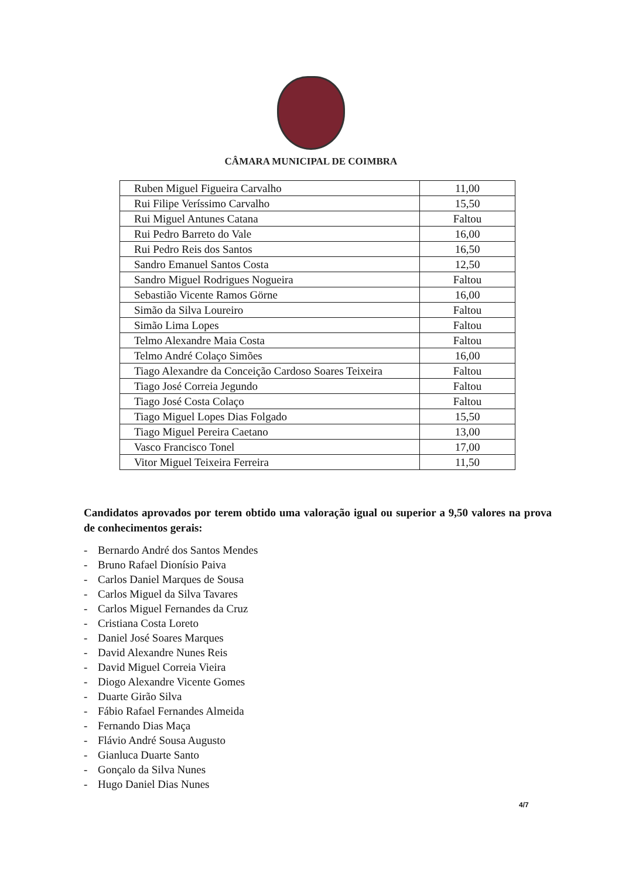CÂMARA MUNICIPAL DE COIMBRA
| Ruben Miguel Figueira Carvalho | 11,00 |
| Rui Filipe Veríssimo Carvalho | 15,50 |
| Rui Miguel Antunes Catana | Faltou |
| Rui Pedro Barreto do Vale | 16,00 |
| Rui Pedro Reis dos Santos | 16,50 |
| Sandro Emanuel Santos Costa | 12,50 |
| Sandro Miguel Rodrigues Nogueira | Faltou |
| Sebastião Vicente Ramos Görne | 16,00 |
| Simão da Silva Loureiro | Faltou |
| Simão Lima Lopes | Faltou |
| Telmo Alexandre Maia Costa | Faltou |
| Telmo André Colaço Simões | 16,00 |
| Tiago Alexandre da Conceição Cardoso Soares Teixeira | Faltou |
| Tiago José Correia Jegundo | Faltou |
| Tiago José Costa Colaço | Faltou |
| Tiago Miguel Lopes Dias Folgado | 15,50 |
| Tiago Miguel Pereira Caetano | 13,00 |
| Vasco Francisco Tonel | 17,00 |
| Vitor Miguel Teixeira Ferreira | 11,50 |
Candidatos aprovados por terem obtido uma valoração igual ou superior a 9,50 valores na prova de conhecimentos gerais:
- Bernardo André dos Santos Mendes
- Bruno Rafael Dionísio Paiva
- Carlos Daniel Marques de Sousa
- Carlos Miguel da Silva Tavares
- Carlos Miguel Fernandes da Cruz
- Cristiana Costa Loreto
- Daniel José Soares Marques
- David Alexandre Nunes Reis
- David Miguel Correia Vieira
- Diogo Alexandre Vicente Gomes
- Duarte Girão Silva
- Fábio Rafael Fernandes Almeida
- Fernando Dias Maça
- Flávio André Sousa Augusto
- Gianluca Duarte Santo
- Gonçalo da Silva Nunes
- Hugo Daniel Dias Nunes
4/7